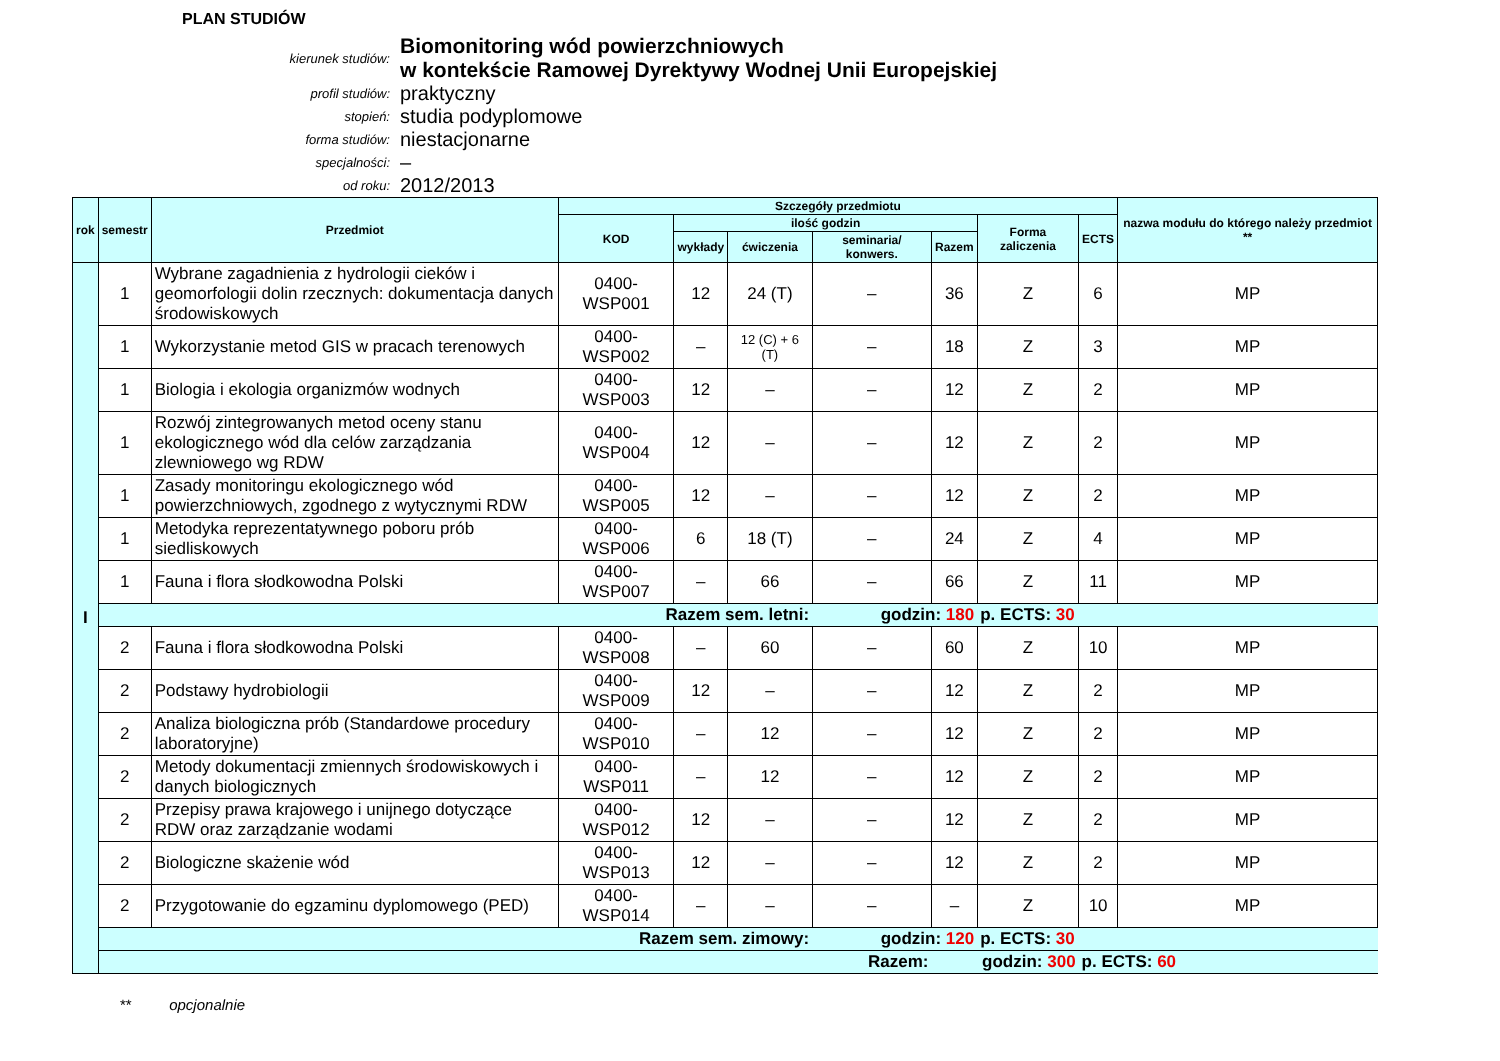PLAN STUDIÓW
kierunek studiów:
Biomonitoring wód powierzchniowych
w kontekście Ramowej Dyrektywy Wodnej Unii Europejskiej
profil studiów:
praktyczny
stopień:
studia podyplomowe
forma studiów:
niestacjonarne
specjalności:
–
od roku:
2012/2013
| rok | semestr | Przedmiot | Szczegóły przedmiotu | | | | | | | nazwa modułu do którego należy przedmiot ** |
| --- | --- | --- | --- | --- | --- | --- | --- | --- | --- | --- |
| | | | KOD | ilość godzin | | | | Forma zaliczenia | ECTS | |
| | | | | wykłady | ćwiczenia | seminaria/ konwers. | Razem | | | |
| I | 1 | Wybrane zagadnienia z hydrologii cieków i geomorfologii dolin rzecznych: dokumentacja danych środowiskowych | 0400-WSP001 | 12 | 24 (T) | – | 36 | Z | 6 | MP |
| | 1 | Wykorzystanie metod GIS w pracach terenowych | 0400-WSP002 | – | 12 (C) + 6 (T) | – | 18 | Z | 3 | MP |
| | 1 | Biologia i ekologia organizmów wodnych | 0400-WSP003 | 12 | – | – | 12 | Z | 2 | MP |
| | 1 | Rozwój zintegrowanych metod oceny stanu ekologicznego wód dla celów zarządzania zlewniowego wg RDW | 0400-WSP004 | 12 | – | – | 12 | Z | 2 | MP |
| | 1 | Zasady monitoringu ekologicznego wód powierzchniowych, zgodnego z wytycznymi RDW | 0400-WSP005 | 12 | – | – | 12 | Z | 2 | MP |
| | 1 | Metodyka reprezentatywnego poboru prób siedliskowych | 0400-WSP006 | 6 | 18 (T) | – | 24 | Z | 4 | MP |
| | 1 | Fauna i flora słodkowodna Polski | 0400-WSP007 | – | 66 | – | 66 | Z | 11 | MP |
| | Razem sem. letni: | | | | | godzin: 180 | | p. ECTS: 30 | | |
| | 2 | Fauna i flora słodkowodna Polski | 0400-WSP008 | – | 60 | – | 60 | Z | 10 | MP |
| | 2 | Podstawy hydrobiologii | 0400-WSP009 | 12 | – | – | 12 | Z | 2 | MP |
| | 2 | Analiza biologiczna prób (Standardowe procedury laboratoryjne) | 0400-WSP010 | – | 12 | – | 12 | Z | 2 | MP |
| | 2 | Metody dokumentacji zmiennych środowiskowych i danych biologicznych | 0400-WSP011 | – | 12 | – | 12 | Z | 2 | MP |
| | 2 | Przepisy prawa krajowego i unijnego dotyczące RDW oraz zarządzanie wodami | 0400-WSP012 | 12 | – | – | 12 | Z | 2 | MP |
| | 2 | Biologiczne skażenie wód | 0400-WSP013 | 12 | – | – | 12 | Z | 2 | MP |
| | 2 | Przygotowanie do egzaminu dyplomowego (PED) | 0400-WSP014 | – | – | – | – | Z | 10 | MP |
| | Razem sem. zimowy: | | | | | godzin: 120 | | p. ECTS: 30 | | |
| | Razem: | | | | | | godzin: 300 | | p. ECTS: 60 | |
** opcjonalnie